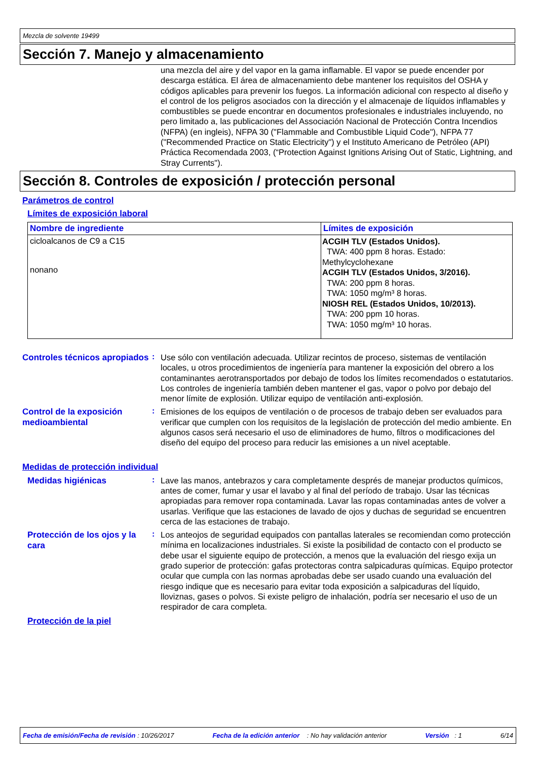Mezcla de solvente 19499
Sección 7. Manejo y almacenamiento
una mezcla del aire y del vapor en la gama inflamable. El vapor se puede encender por descarga estática. El área de almacenamiento debe mantener los requisitos del OSHA y códigos aplicables para prevenir los fuegos. La información adicional con respecto al diseño y el control de los peligros asociados con la dirección y el almacenaje de líquidos inflamables y combustibles se puede encontrar en documentos profesionales e industriales incluyendo, no pero limitado a, las publicaciones del Associación Nacional de Protección Contra Incendios (NFPA) (en ingleis), NFPA 30 ("Flammable and Combustible Liquid Code"), NFPA 77 ("Recommended Practice on Static Electricity") y el Instituto Americano de Petróleo (API) Práctica Recomendada 2003, (“Protection Against Ignitions Arising Out of Static, Lightning, and Stray Currents").
Sección 8. Controles de exposición / protección personal
Parámetros de control
Límites de exposición laboral
| Nombre de ingrediente | Límites de exposición |
| --- | --- |
| cicloalcanos de C9 a C15 nonano | ACGIH TLV (Estados Unidos). TWA: 400 ppm 8 horas. Estado: Methylcyclohexane ACGIH TLV (Estados Unidos, 3/2016). TWA: 200 ppm 8 horas. TWA: 1050 mg/m³ 8 horas. NIOSH REL (Estados Unidos, 10/2013). TWA: 200 ppm 10 horas. TWA: 1050 mg/m³ 10 horas. |
Controles técnicos apropiados
:
Use sólo con ventilación adecuada. Utilizar recintos de proceso, sistemas de ventilación locales, u otros procedimientos de ingeniería para mantener la exposición del obrero a los contaminantes aerotransportados por debajo de todos los límites recomendados o estatutarios. Los controles de ingeniería también deben mantener el gas, vapor o polvo por debajo del menor límite de explosión. Utilizar equipo de ventilación anti-explosión.
Control de la exposición medioambiental
:
Emisiones de los equipos de ventilación o de procesos de trabajo deben ser evaluados para verificar que cumplen con los requisitos de la legislación de protección del medio ambiente. En algunos casos será necesario el uso de eliminadores de humo, filtros o modificaciones del diseño del equipo del proceso para reducir las emisiones a un nivel aceptable.
Medidas de protección individual
Medidas higiénicas
:
Lave las manos, antebrazos y cara completamente després de manejar productos químicos, antes de comer, fumar y usar el lavabo y al final del período de trabajo. Usar las técnicas apropiadas para remover ropa contaminada. Lavar las ropas contaminadas antes de volver a usarlas. Verifique que las estaciones de lavado de ojos y duchas de seguridad se encuentren cerca de las estaciones de trabajo.
Protección de los ojos y la cara
:
Los anteojos de seguridad equipados con pantallas laterales se recomiendan como protección mínima en localizaciones industriales. Si existe la posibilidad de contacto con el producto se debe usar el siguiente equipo de protección, a menos que la evaluación del riesgo exija un grado superior de protección: gafas protectoras contra salpicaduras químicas. Equipo protector ocular que cumpla con las normas aprobadas debe ser usado cuando una evaluación del riesgo indique que es necesario para evitar toda exposición a salpicaduras del líquido, lloviznas, gases o polvos. Si existe peligro de inhalación, podría ser necesario el uso de un respirador de cara completa.
Protección de la piel
Fecha de emisión/Fecha de revisión : 10/26/2017 Fecha de la edición anterior : No hay validación anterior Versión : 1 6/14